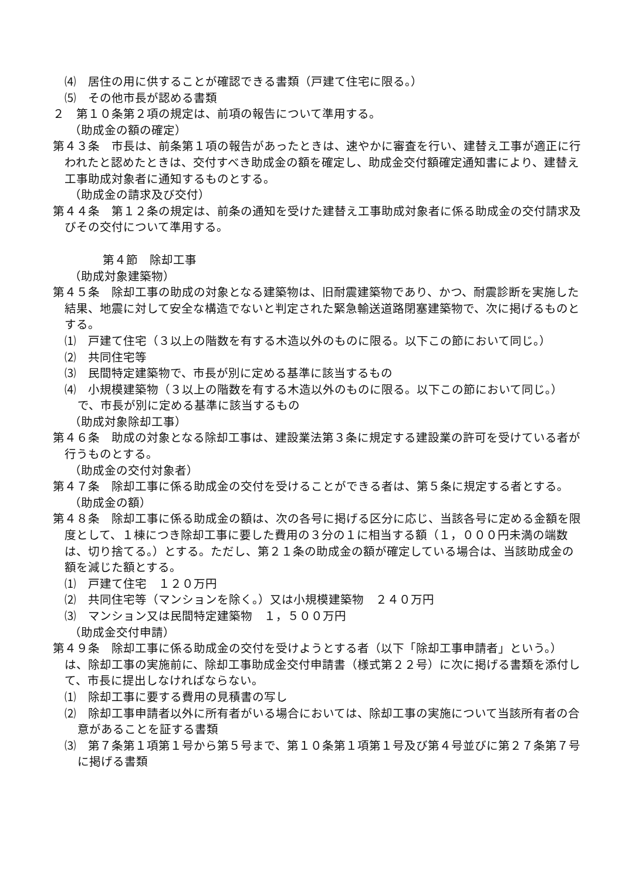⑷　居住の用に供することが確認できる書類（戸建て住宅に限る。）
⑸　その他市長が認める書類
２　第１０条第２項の規定は、前項の報告について準用する。
（助成金の額の確定）
第４３条　市長は、前条第１項の報告があったときは、速やかに審査を行い、建替え工事が適正に行われたと認めたときは、交付すべき助成金の額を確定し、助成金交付額確定通知書により、建替え工事助成対象者に通知するものとする。
（助成金の請求及び交付）
第４４条　第１２条の規定は、前条の通知を受けた建替え工事助成対象者に係る助成金の交付請求及びその交付について準用する。
第４節　除却工事
（助成対象建築物）
第４５条　除却工事の助成の対象となる建築物は、旧耐震建築物であり、かつ、耐震診断を実施した結果、地震に対して安全な構造でないと判定された緊急輸送道路閉塞建築物で、次に掲げるものとする。
⑴　戸建て住宅（３以上の階数を有する木造以外のものに限る。以下この節において同じ。）
⑵　共同住宅等
⑶　民間特定建築物で、市長が別に定める基準に該当するもの
⑷　小規模建築物（３以上の階数を有する木造以外のものに限る。以下この節において同じ。）で、市長が別に定める基準に該当するもの
（助成対象除却工事）
第４６条　助成の対象となる除却工事は、建設業法第３条に規定する建設業の許可を受けている者が行うものとする。
（助成金の交付対象者）
第４７条　除却工事に係る助成金の交付を受けることができる者は、第５条に規定する者とする。
（助成金の額）
第４８条　除却工事に係る助成金の額は、次の各号に掲げる区分に応じ、当該各号に定める金額を限度として、１棟につき除却工事に要した費用の３分の１に相当する額（１，０００円未満の端数は、切り捨てる。）とする。ただし、第２１条の助成金の額が確定している場合は、当該助成金の額を減じた額とする。
⑴　戸建て住宅　１２０万円
⑵　共同住宅等（マンションを除く。）又は小規模建築物　２４０万円
⑶　マンション又は民間特定建築物　１，５００万円
（助成金交付申請）
第４９条　除却工事に係る助成金の交付を受けようとする者（以下「除却工事申請者」という。）は、除却工事の実施前に、除却工事助成金交付申請書（様式第２２号）に次に掲げる書類を添付して、市長に提出しなければならない。
⑴　除却工事に要する費用の見積書の写し
⑵　除却工事申請者以外に所有者がいる場合においては、除却工事の実施について当該所有者の合意があることを証する書類
⑶　第７条第１項第１号から第５号まで、第１０条第１項第１号及び第４号並びに第２７条第７号に掲げる書類